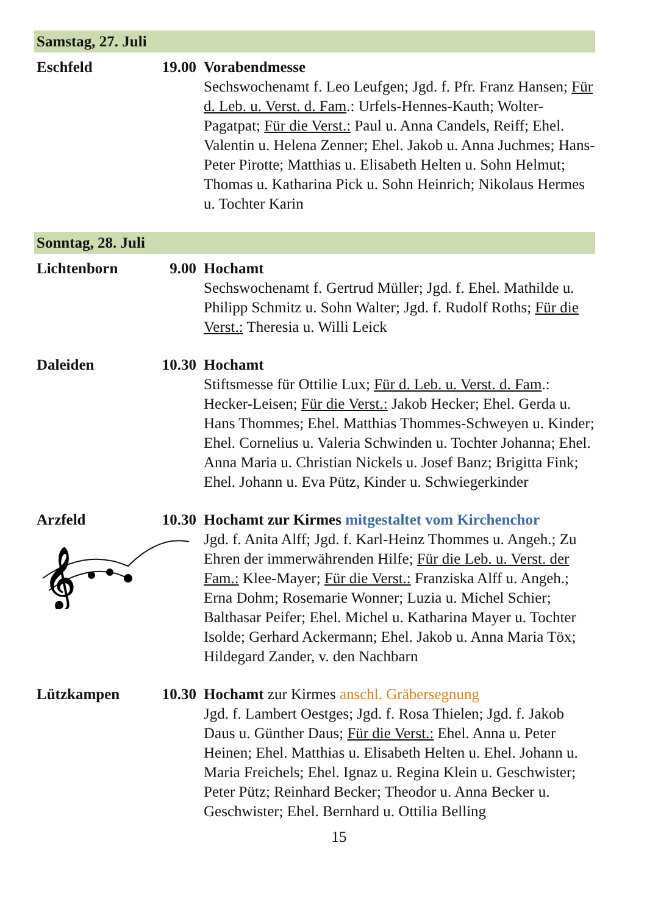Samstag, 27. Juli
Eschfeld
19.00
Vorabendmesse
Sechswochenamt f. Leo Leufgen; Jgd. f. Pfr. Franz Hansen; Für d. Leb. u. Verst. d. Fam.: Urfels-Hennes-Kauth; Wolter-Pagatpat; Für die Verst.: Paul u. Anna Candels, Reiff; Ehel. Valentin u. Helena Zenner; Ehel. Jakob u. Anna Juchmes; Hans-Peter Pirotte; Matthias u. Elisabeth Helten u. Sohn Helmut; Thomas u. Katharina Pick u. Sohn Heinrich; Nikolaus Hermes u. Tochter Karin
Sonntag, 28. Juli
Lichtenborn
9.00
Hochamt
Sechswochenamt f. Gertrud Müller; Jgd. f. Ehel. Mathilde u. Philipp Schmitz u. Sohn Walter; Jgd. f. Rudolf Roths; Für die Verst.: Theresia u. Willi Leick
Daleiden
10.30
Hochamt
Stiftsmesse für Ottilie Lux; Für d. Leb. u. Verst. d. Fam.: Hecker-Leisen; Für die Verst.: Jakob Hecker; Ehel. Gerda u. Hans Thommes; Ehel. Matthias Thommes-Schweyen u. Kinder; Ehel. Cornelius u. Valeria Schwinden u. Tochter Johanna; Ehel. Anna Maria u. Christian Nickels u. Josef Banz; Brigitta Fink; Ehel. Johann u. Eva Pütz, Kinder u. Schwiegerkinder
Arzfeld
𝄞
10.30
Hochamt zur Kirmes mitgestaltet vom Kirchenchor
Jgd. f. Anita Alff; Jgd. f. Karl-Heinz Thommes u. Angeh.; Zu Ehren der immerwährenden Hilfe; Für die Leb. u. Verst. der Fam.: Klee-Mayer; Für die Verst.: Franziska Alff u. Angeh.; Erna Dohm; Rosemarie Wonner; Luzia u. Michel Schier; Balthasar Peifer; Ehel. Michel u. Katharina Mayer u. Tochter Isolde; Gerhard Ackermann; Ehel. Jakob u. Anna Maria Töx; Hildegard Zander, v. den Nachbarn
Lützkampen
10.30
Hochamt zur Kirmes anschl. Gräbersegnung
Jgd. f. Lambert Oestges; Jgd. f. Rosa Thielen; Jgd. f. Jakob Daus u. Günther Daus; Für die Verst.: Ehel. Anna u. Peter Heinen; Ehel. Matthias u. Elisabeth Helten u. Ehel. Johann u. Maria Freichels; Ehel. Ignaz u. Regina Klein u. Geschwister; Peter Pütz; Reinhard Becker; Theodor u. Anna Becker u. Geschwister; Ehel. Bernhard u. Ottilia Belling
15